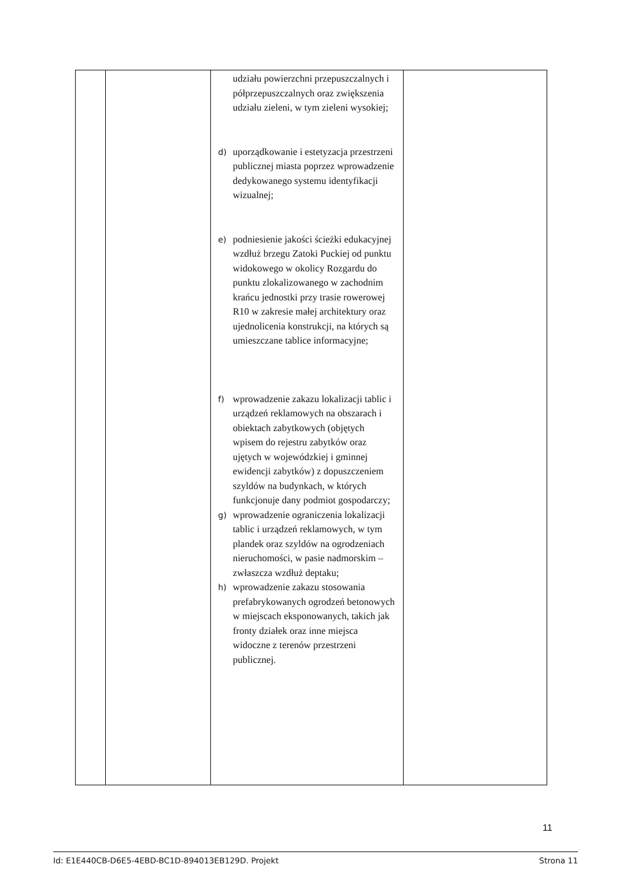| | | udziału powierzchni przepuszczalnych i półprzepuszczalnych oraz zwiększenia udziału zieleni, w tym zieleni wysokiej; d) uporządkowanie i estetyzacja przestrzeni publicznej miasta poprzez wprowadzenie dedykowanego systemu identyfikacji wizualnej; e) podniesienie jakości ścieżki edukacyjnej wzdłuż brzegu Zatoki Puckiej od punktu widokowego w okolicy Rozgardu do punktu zlokalizowanego w zachodnim krańcu jednostki przy trasie rowerowej R10 w zakresie małej architektury oraz ujednolicenia konstrukcji, na których są umieszczane tablice informacyjne; f) wprowadzenie zakazu lokalizacji tablic i urządzeń reklamowych na obszarach i obiektach zabytkowych (objętych wpisem do rejestru zabytków oraz ujętych w wojewódzkiej i gminnej ewidencji zabytków) z dopuszczeniem szyldów na budynkach, w których funkcjonuje dany podmiot gospodarczy; g) wprowadzenie ograniczenia lokalizacji tablic i urządzeń reklamowych, w tym plandek oraz szyldów na ogrodzeniach nieruchomości, w pasie nadmorskim – zwłaszcza wzdłuż deptaku; h) wprowadzenie zakazu stosowania prefabrykowanych ogrodzeń betonowych w miejscach eksponowanych, takich jak fronty działek oraz inne miejsca widoczne z terenów przestrzeni publicznej. | |
11
Id: E1E440CB-D6E5-4EBD-BC1D-894013EB129D. Projekt Strona 11